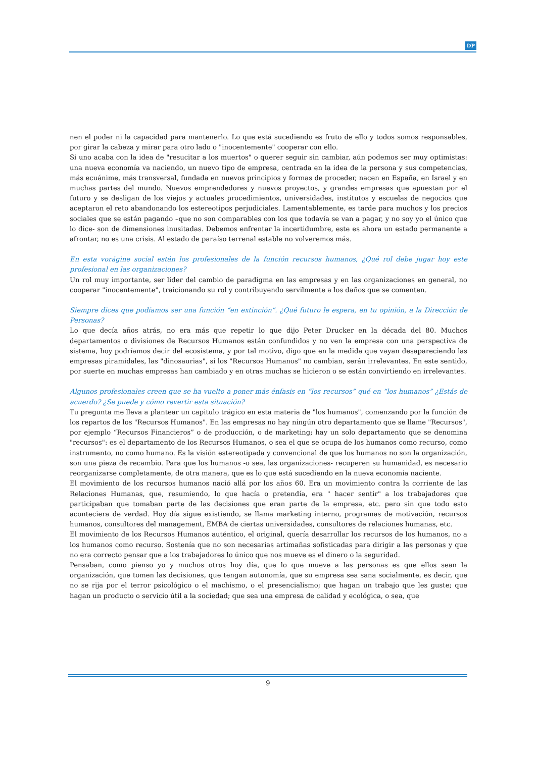DP
nen el poder ni la capacidad para mantenerlo. Lo que está sucediendo es fruto de ello y todos somos responsables, por girar la cabeza y mirar para otro lado o "inocentemente" cooperar con ello.
Si uno acaba con la idea de "resucitar a los muertos" o querer seguir sin cambiar, aún podemos ser muy optimistas: una nueva economía va naciendo, un nuevo tipo de empresa, centrada en la idea de la persona y sus competencias, más ecuánime, más transversal, fundada en nuevos principios y formas de proceder, nacen en España, en Israel y en muchas partes del mundo. Nuevos emprendedores y nuevos proyectos, y grandes empresas que apuestan por el futuro y se desligan de los viejos y actuales procedimientos, universidades, institutos y escuelas de negocios que aceptaron el reto abandonando los estereotipos perjudiciales. Lamentablemente, es tarde para muchos y los precios sociales que se están pagando –que no son comparables con los que todavía se van a pagar, y no soy yo el único que lo dice- son de dimensiones inusitadas. Debemos enfrentar la incertidumbre, este es ahora un estado permanente a afrontar, no es una crisis. Al estado de paraíso terrenal estable no volveremos más.
En esta vorágine social están los profesionales de la función recursos humanos, ¿Qué rol debe jugar hoy este profesional en las organizaciones?
Un rol muy importante, ser líder del cambio de paradigma en las empresas y en las organizaciones en general, no cooperar "inocentemente", traicionando su rol y contribuyendo servilmente a los daños que se comenten.
Siempre dices que podíamos ser una función “en extinción”. ¿Qué futuro le espera, en tu opinión, a la Dirección de Personas?
Lo que decía años atrás, no era más que repetir lo que dijo Peter Drucker en la década del 80. Muchos departamentos o divisiones de Recursos Humanos están confundidos y no ven la empresa con una perspectiva de sistema, hoy podríamos decir del ecosistema, y por tal motivo, digo que en la medida que vayan desapareciendo las empresas piramidales, las "dinosaurias", si los "Recursos Humanos" no cambian, serán irrelevantes. En este sentido, por suerte en muchas empresas han cambiado y en otras muchas se hicieron o se están convirtiendo en irrelevantes.
Algunos profesionales creen que se ha vuelto a poner más énfasis en “los recursos” qué en “los humanos” ¿Estás de acuerdo? ¿Se puede y cómo revertir esta situación?
Tu pregunta me lleva a plantear un capitulo trágico en esta materia de "los humanos", comenzando por la función de los repartos de los "Recursos Humanos". En las empresas no hay ningún otro departamento que se llame "Recursos", por ejemplo “Recursos Financieros” o de producción, o de marketing; hay un solo departamento que se denomina "recursos": es el departamento de los Recursos Humanos, o sea el que se ocupa de los humanos como recurso, como instrumento, no como humano. Es la visión estereotipada y convencional de que los humanos no son la organización, son una pieza de recambio. Para que los humanos -o sea, las organizaciones- recuperen su humanidad, es necesario reorganizarse completamente, de otra manera, que es lo que está sucediendo en la nueva economía naciente.
El movimiento de los recursos humanos nació allá por los años 60. Era un movimiento contra la corriente de las Relaciones Humanas, que, resumiendo, lo que hacía o pretendía, era " hacer sentir" a los trabajadores que participaban que tomaban parte de las decisiones que eran parte de la empresa, etc. pero sin que todo esto aconteciera de verdad. Hoy día sigue existiendo, se llama marketing interno, programas de motivación, recursos humanos, consultores del management, EMBA de ciertas universidades, consultores de relaciones humanas, etc.
El movimiento de los Recursos Humanos auténtico, el original, quería desarrollar los recursos de los humanos, no a los humanos como recurso. Sostenía que no son necesarias artimañas sofisticadas para dirigir a las personas y que no era correcto pensar que a los trabajadores lo único que nos mueve es el dinero o la seguridad.
Pensaban, como pienso yo y muchos otros hoy día, que lo que mueve a las personas es que ellos sean la organización, que tomen las decisiones, que tengan autonomía, que su empresa sea sana socialmente, es decir, que no se rija por el terror psicológico o el machismo, o el presencialismo; que hagan un trabajo que les guste; que hagan un producto o servicio útil a la sociedad; que sea una empresa de calidad y ecológica, o sea, que
9